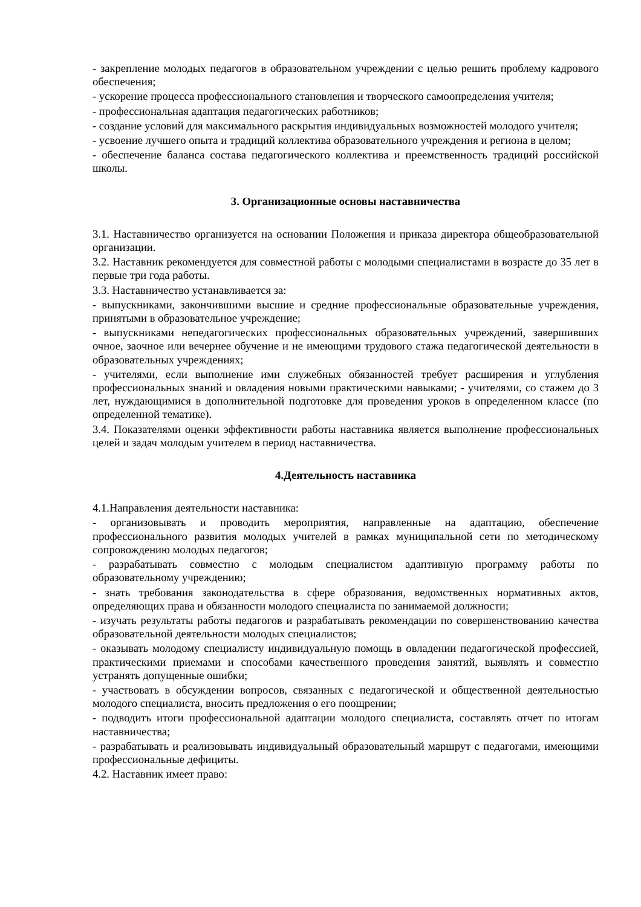- закрепление молодых педагогов в образовательном учреждении с целью решить проблему кадрового обеспечения;
- ускорение процесса профессионального становления и творческого самоопределения учителя;
- профессиональная адаптация педагогических работников;
- создание условий для максимального раскрытия индивидуальных возможностей молодого учителя;
- усвоение лучшего опыта и традиций коллектива образовательного учреждения и региона в целом;
- обеспечение баланса состава педагогического коллектива и преемственность традиций российской школы.
3. Организационные основы наставничества
3.1. Наставничество организуется на основании Положения и приказа директора общеобразовательной организации.
3.2. Наставник рекомендуется для совместной работы с молодыми специалистами в возрасте до 35 лет в первые три года работы.
3.3. Наставничество устанавливается за:
- выпускниками, закончившими высшие и средние профессиональные образовательные учреждения, принятыми в образовательное учреждение;
- выпускниками непедагогических профессиональных образовательных учреждений, завершивших очное, заочное или вечернее обучение и не имеющими трудового стажа педагогической деятельности в образовательных учреждениях;
- учителями, если выполнение ими служебных обязанностей требует расширения и углубления профессиональных знаний и овладения новыми практическими навыками; - учителями, со стажем до 3 лет, нуждающимися в дополнительной подготовке для проведения уроков в определенном классе (по определенной тематике).
3.4. Показателями оценки эффективности работы наставника является выполнение профессиональных целей и задач молодым учителем в период наставничества.
4.Деятельность наставника
4.1.Направления деятельности наставника:
- организовывать и проводить мероприятия, направленные на адаптацию, обеспечение профессионального развития молодых учителей в рамках муниципальной сети по методическому сопровождению молодых педагогов;
- разрабатывать совместно с молодым специалистом адаптивную программу работы по образовательному учреждению;
- знать требования законодательства в сфере образования, ведомственных нормативных актов, определяющих права и обязанности молодого специалиста по занимаемой должности;
- изучать результаты работы педагогов и разрабатывать рекомендации по совершенствованию качества образовательной деятельности молодых специалистов;
- оказывать молодому специалисту индивидуальную помощь в овладении педагогической профессией, практическими приемами и способами качественного проведения занятий, выявлять и совместно устранять допущенные ошибки;
- участвовать в обсуждении вопросов, связанных с педагогической и общественной деятельностью молодого специалиста, вносить предложения о его поощрении;
- подводить итоги профессиональной адаптации молодого специалиста, составлять отчет по итогам наставничества;
- разрабатывать и реализовывать индивидуальный образовательный маршрут с педагогами, имеющими профессиональные дефициты.
4.2. Наставник имеет право: